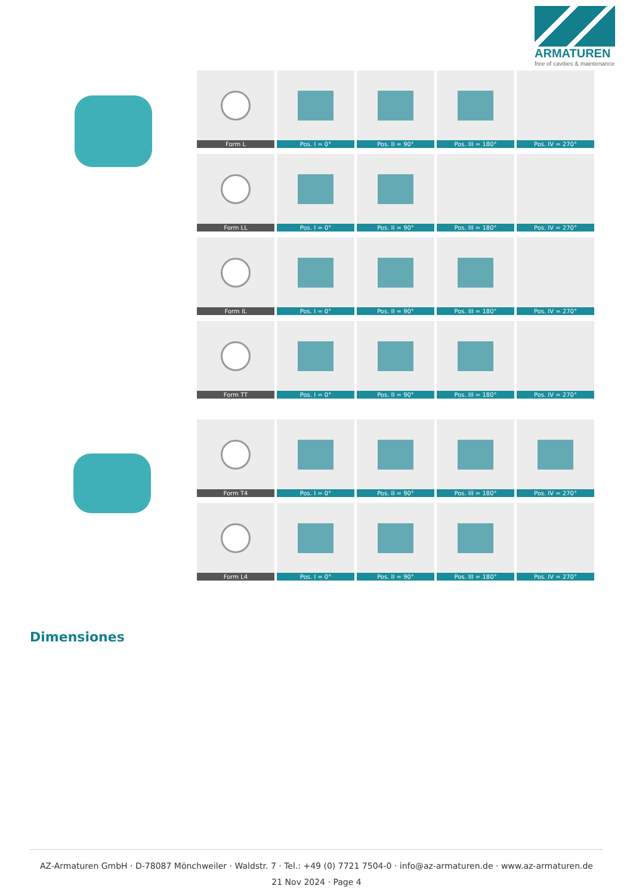ARMATUREN
free of cavities & maintenance
Form L Pos. I = 0° Pos. II = 90° Pos. III = 180°
Pos. IV = 270°
Form LL Pos. I = 0° Pos. II = 90° Pos. III = 180°
Pos. IV = 270°
Form IL Pos. I = 0° Pos. II = 90° Pos. III = 180°
Pos. IV = 270°
Form TT Pos. I = 0° Pos. II = 90° Pos. III = 180°
Pos. IV = 270°
Form T4 Pos. I = 0° Pos. II = 90° Pos. III = 180°
Pos. IV = 270°
Form L4 Pos. I = 0° Pos. II = 90° Pos. III = 180°
Pos. IV = 270°
Dimensiones
AZ-Armaturen GmbH · D-78087 Mönchweiler · Waldstr. 7 · Tel.: +49 (0) 7721 7504-0 · info@az-armaturen.de · www.az-armaturen.de
21 Nov 2024 · Page 4